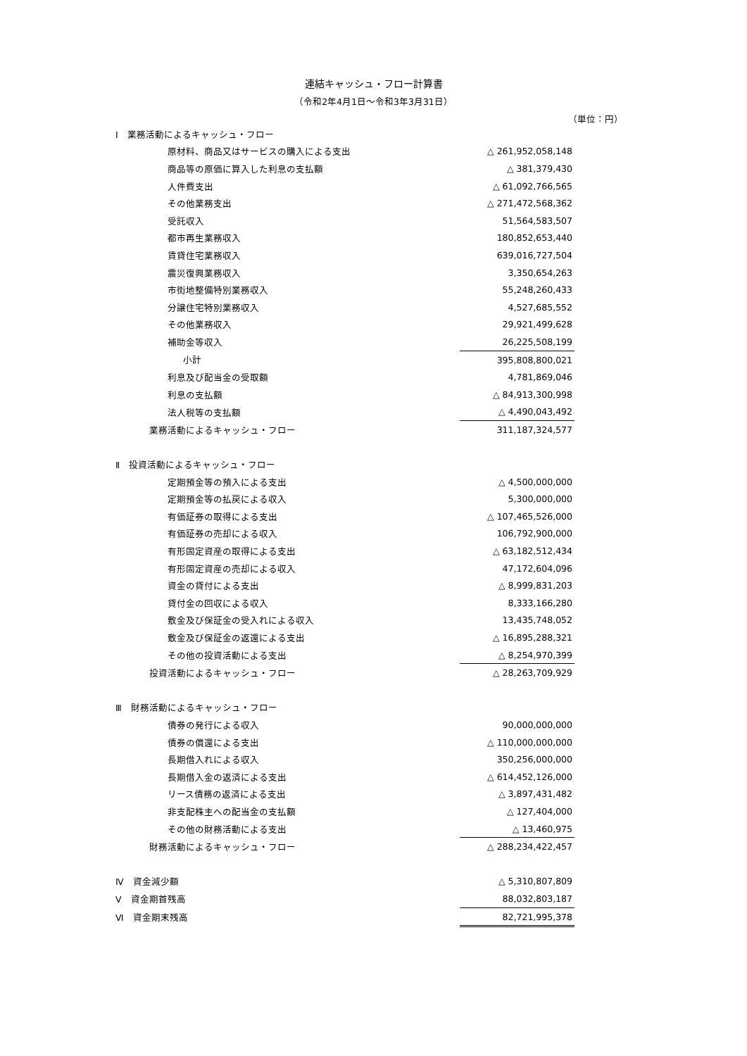連結キャッシュ・フロー計算書
（令和2年4月1日～令和3年3月31日）
（単位：円）
| Ⅰ 業務活動によるキャッシュ・フロー | | |
| 原材料、商品又はサービスの購入による支出 | | △ 261,952,058,148 |
| 商品等の原価に算入した利息の支払額 | | △ 381,379,430 |
| 人件費支出 | | △ 61,092,766,565 |
| その他業務支出 | | △ 271,472,568,362 |
| 受託収入 | | 51,564,583,507 |
| 都市再生業務収入 | | 180,852,653,440 |
| 賃貸住宅業務収入 | | 639,016,727,504 |
| 震災復興業務収入 | | 3,350,654,263 |
| 市街地整備特別業務収入 | | 55,248,260,433 |
| 分譲住宅特別業務収入 | | 4,527,685,552 |
| その他業務収入 | | 29,921,499,628 |
| 補助金等収入 | | 26,225,508,199 |
| 小計 | | 395,808,800,021 |
| 利息及び配当金の受取額 | | 4,781,869,046 |
| 利息の支払額 | | △ 84,913,300,998 |
| 法人税等の支払額 | | △ 4,490,043,492 |
| 業務活動によるキャッシュ・フロー | | 311,187,324,577 |
| Ⅱ 投資活動によるキャッシュ・フロー | | |
| 定期預金等の預入による支出 | | △ 4,500,000,000 |
| 定期預金等の払戻による収入 | | 5,300,000,000 |
| 有価証券の取得による支出 | | △ 107,465,526,000 |
| 有価証券の売却による収入 | | 106,792,900,000 |
| 有形固定資産の取得による支出 | | △ 63,182,512,434 |
| 有形固定資産の売却による収入 | | 47,172,604,096 |
| 資金の貸付による支出 | | △ 8,999,831,203 |
| 貸付金の回収による収入 | | 8,333,166,280 |
| 敷金及び保証金の受入れによる収入 | | 13,435,748,052 |
| 敷金及び保証金の返還による支出 | | △ 16,895,288,321 |
| その他の投資活動による支出 | | △ 8,254,970,399 |
| 投資活動によるキャッシュ・フロー | | △ 28,263,709,929 |
| Ⅲ 財務活動によるキャッシュ・フロー | | |
| 債券の発行による収入 | | 90,000,000,000 |
| 債券の償還による支出 | | △ 110,000,000,000 |
| 長期借入れによる収入 | | 350,256,000,000 |
| 長期借入金の返済による支出 | | △ 614,452,126,000 |
| リース債務の返済による支出 | | △ 3,897,431,482 |
| 非支配株主への配当金の支払額 | | △ 127,404,000 |
| その他の財務活動による支出 | | △ 13,460,975 |
| 財務活動によるキャッシュ・フロー | | △ 288,234,422,457 |
| Ⅳ 資金減少額 | | △ 5,310,807,809 |
| Ⅴ 資金期首残高 | | 88,032,803,187 |
| Ⅵ 資金期末残高 | | 82,721,995,378 |